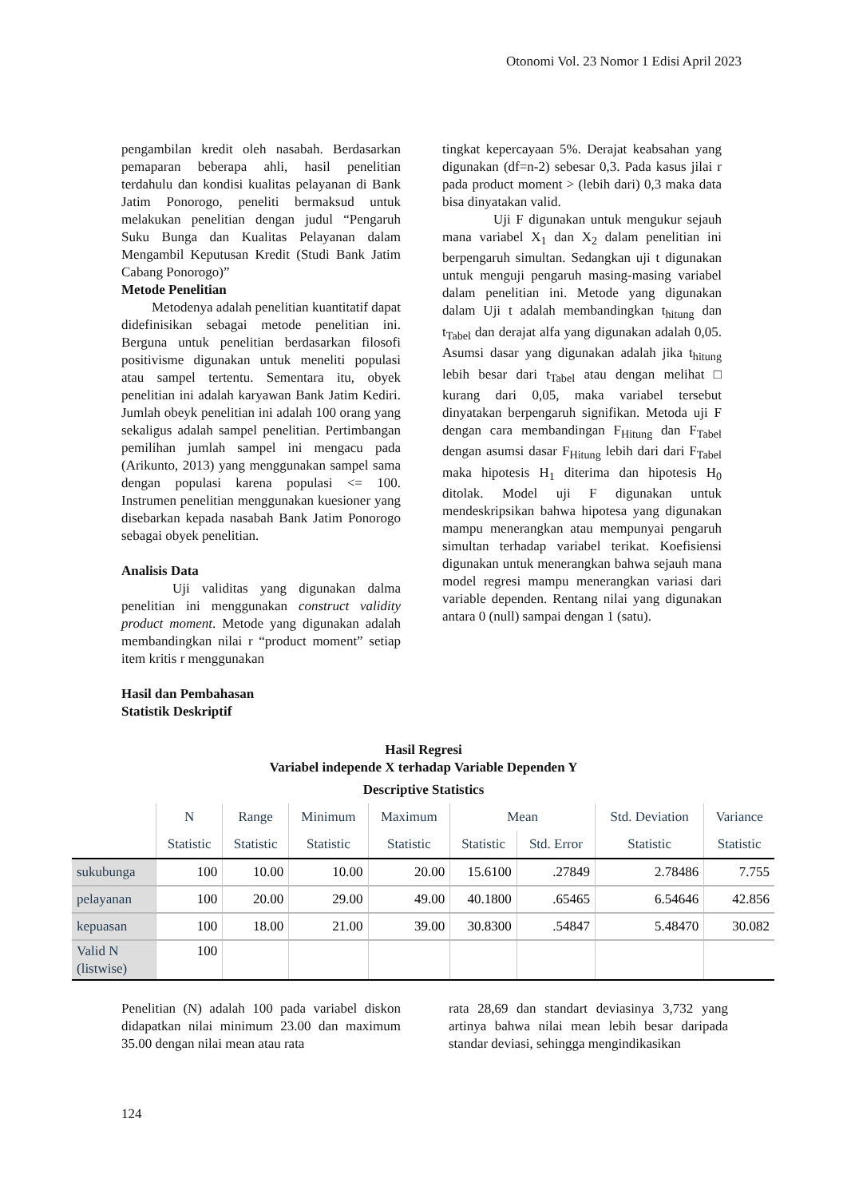Otonomi Vol. 23 Nomor 1 Edisi April 2023
pengambilan kredit oleh nasabah. Berdasarkan pemaparan beberapa ahli, hasil penelitian terdahulu dan kondisi kualitas pelayanan di Bank Jatim Ponorogo, peneliti bermaksud untuk melakukan penelitian dengan judul “Pengaruh Suku Bunga dan Kualitas Pelayanan dalam Mengambil Keputusan Kredit (Studi Bank Jatim Cabang Ponorogo)”
Metode Penelitian
Metodenya adalah penelitian kuantitatif dapat didefinisikan sebagai metode penelitian ini. Berguna untuk penelitian berdasarkan filosofi positivisme digunakan untuk meneliti populasi atau sampel tertentu. Sementara itu, obyek penelitian ini adalah karyawan Bank Jatim Kediri. Jumlah obeyk penelitian ini adalah 100 orang yang sekaligus adalah sampel penelitian. Pertimbangan pemilihan jumlah sampel ini mengacu pada (Arikunto, 2013) yang menggunakan sampel sama dengan populasi karena populasi <= 100. Instrumen penelitian menggunakan kuesioner yang disebarkan kepada nasabah Bank Jatim Ponorogo sebagai obyek penelitian.
Analisis Data
Uji validitas yang digunakan dalma penelitian ini menggunakan construct validity product moment. Metode yang digunakan adalah membandingkan nilai r “product moment” setiap item kritis r menggunakan
tingkat kepercayaan 5%. Derajat keabsahan yang digunakan (df=n-2) sebesar 0,3. Pada kasus jilai r pada product moment > (lebih dari) 0,3 maka data bisa dinyatakan valid.
Uji F digunakan untuk mengukur sejauh mana variabel X<sub>1</sub> dan X<sub>2</sub> dalam penelitian ini berpengaruh simultan. Sedangkan uji t digunakan untuk menguji pengaruh masing-masing variabel dalam penelitian ini. Metode yang digunakan dalam Uji t adalah membandingkan t<sub>hitung</sub> dan t<sub>Tabel</sub> dan derajat alfa yang digunakan adalah 0,05. Asumsi dasar yang digunakan adalah jika t<sub>hitung</sub> lebih besar dari t<sub>Tabel</sub> atau dengan melihat □ kurang dari 0,05, maka variabel tersebut dinyatakan berpengaruh signifikan. Metoda uji F dengan cara membandingan F<sub>Hitung</sub> dan F<sub>Tabel</sub> dengan asumsi dasar F<sub>Hitung</sub> lebih dari dari F<sub>Tabel</sub> maka hipotesis H<sub>1</sub> diterima dan hipotesis H<sub>0</sub> ditolak. Model uji F digunakan untuk mendeskripsikan bahwa hipotesa yang digunakan mampu menerangkan atau mempunyai pengaruh simultan terhadap variabel terikat. Koefisiensi digunakan untuk menerangkan bahwa sejauh mana model regresi mampu menerangkan variasi dari variable dependen. Rentang nilai yang digunakan antara 0 (null) sampai dengan 1 (satu).
Hasil dan Pembahasan
Statistik Deskriptif
Hasil Regresi
Variabel independe X terhadap Variable Dependen Y
Descriptive Statistics
| | N | Range | Minimum | Maximum | Mean | | Std. Deviation | Variance |
| --- | --- | --- | --- | --- | --- | --- | --- | --- |
| | Statistic | Statistic | Statistic | Statistic | Statistic | Std. Error | Statistic | Statistic |
| sukubunga | 100 | 10.00 | 10.00 | 20.00 | 15.6100 | .27849 | 2.78486 | 7.755 |
| pelayanan | 100 | 20.00 | 29.00 | 49.00 | 40.1800 | .65465 | 6.54646 | 42.856 |
| kepuasan | 100 | 18.00 | 21.00 | 39.00 | 30.8300 | .54847 | 5.48470 | 30.082 |
| Valid N (listwise) | 100 | | | | | | | |
Penelitian (N) adalah 100 pada variabel diskon didapatkan nilai minimum 23.00 dan maximum 35.00 dengan nilai mean atau rata
rata 28,69 dan standart deviasinya 3,732 yang artinya bahwa nilai mean lebih besar daripada standar deviasi, sehingga mengindikasikan
124